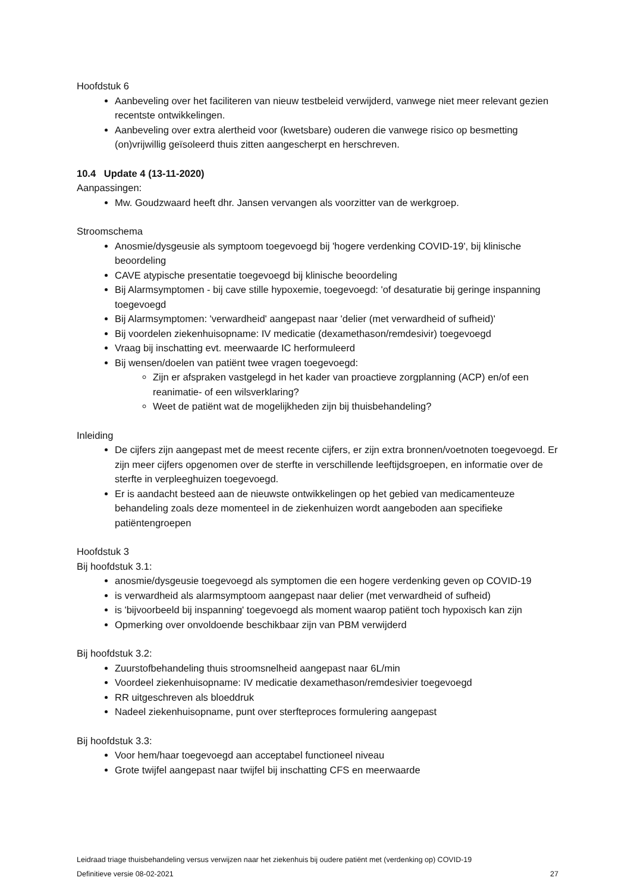Hoofdstuk 6
Aanbeveling over het faciliteren van nieuw testbeleid verwijderd, vanwege niet meer relevant gezien recentste ontwikkelingen.
Aanbeveling over extra alertheid voor (kwetsbare) ouderen die vanwege risico op besmetting (on)vrijwillig geïsoleerd thuis zitten aangescherpt en herschreven.
10.4 Update 4 (13-11-2020)
Aanpassingen:
Mw. Goudzwaard heeft dhr. Jansen vervangen als voorzitter van de werkgroep.
Stroomschema
Anosmie/dysgeusie als symptoom toegevoegd bij 'hogere verdenking COVID-19', bij klinische beoordeling
CAVE atypische presentatie toegevoegd bij klinische beoordeling
Bij Alarmsymptomen - bij cave stille hypoxemie, toegevoegd: 'of desaturatie bij geringe inspanning toegevoegd
Bij Alarmsymptomen: 'verwardheid' aangepast naar 'delier (met verwardheid of sufheid)'
Bij voordelen ziekenhuisopname: IV medicatie (dexamethason/remdesivir) toegevoegd
Vraag bij inschatting evt. meerwaarde IC herformuleerd
Bij wensen/doelen van patiënt twee vragen toegevoegd:
Zijn er afspraken vastgelegd in het kader van proactieve zorgplanning (ACP) en/of een reanimatie- of een wilsverklaring?
Weet de patiënt wat de mogelijkheden zijn bij thuisbehandeling?
Inleiding
De cijfers zijn aangepast met de meest recente cijfers, er zijn extra bronnen/voetnoten toegevoegd. Er zijn meer cijfers opgenomen over de sterfte in verschillende leeftijdsgroepen, en informatie over de sterfte in verpleeghuizen toegevoegd.
Er is aandacht besteed aan de nieuwste ontwikkelingen op het gebied van medicamenteuze behandeling zoals deze momenteel in de ziekenhuizen wordt aangeboden aan specifieke patiëntengroepen
Hoofdstuk 3
Bij hoofdstuk 3.1:
anosmie/dysgeusie toegevoegd als symptomen die een hogere verdenking geven op COVID-19
is verwardheid als alarmsymptoom aangepast naar delier (met verwardheid of sufheid)
is 'bijvoorbeeld bij inspanning' toegevoegd als moment waarop patiënt toch hypoxisch kan zijn
Opmerking over onvoldoende beschikbaar zijn van PBM verwijderd
Bij hoofdstuk 3.2:
Zuurstofbehandeling thuis stroomsnelheid aangepast naar 6L/min
Voordeel ziekenhuisopname: IV medicatie dexamethason/remdesivier toegevoegd
RR uitgeschreven als bloeddruk
Nadeel ziekenhuisopname, punt over sterfteproces formulering aangepast
Bij hoofdstuk 3.3:
Voor hem/haar toegevoegd aan acceptabel functioneel niveau
Grote twijfel aangepast naar twijfel bij inschatting CFS en meerwaarde
Leidraad triage thuisbehandeling versus verwijzen naar het ziekenhuis bij oudere patiënt met (verdenking op) COVID-19
Definitieve versie 08-02-2021 27